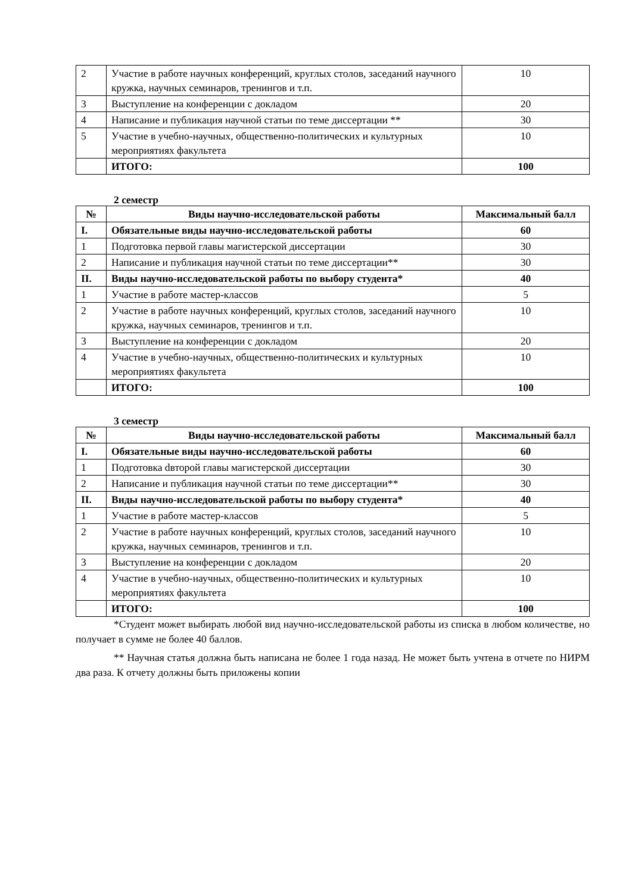| 2 | Участие в работе научных конференций, круглых столов, заседаний научного кружка, научных семинаров, тренингов и т.п. | 10 |
| 3 | Выступление на конференции с докладом | 20 |
| 4 | Написание и публикация научной статьи по теме диссертации ** | 30 |
| 5 | Участие в учебно-научных, общественно-политических и культурных мероприятиях факультета | 10 |
| | ИТОГО: | 100 |
2 семестр
| № | Виды научно-исследовательской работы | Максимальный балл |
| --- | --- | --- |
| I. | Обязательные виды научно-исследовательской работы | 60 |
| 1 | Подготовка первой главы магистерской диссертации | 30 |
| 2 | Написание и публикация научной статьи по теме диссертации** | 30 |
| II. | Виды научно-исследовательской работы по выбору студента* | 40 |
| 1 | Участие в работе мастер-классов | 5 |
| 2 | Участие в работе научных конференций, круглых столов, заседаний научного кружка, научных семинаров, тренингов и т.п. | 10 |
| 3 | Выступление на конференции с докладом | 20 |
| 4 | Участие в учебно-научных, общественно-политических и культурных мероприятиях факультета | 10 |
| | ИТОГО: | 100 |
3 семестр
| № | Виды научно-исследовательской работы | Максимальный балл |
| --- | --- | --- |
| I. | Обязательные виды научно-исследовательской работы | 60 |
| 1 | Подготовка dвторой главы магистерской диссертации | 30 |
| 2 | Написание и публикация научной статьи по теме диссертации** | 30 |
| II. | Виды научно-исследовательской работы по выбору студента* | 40 |
| 1 | Участие в работе мастер-классов | 5 |
| 2 | Участие в работе научных конференций, круглых столов, заседаний научного кружка, научных семинаров, тренингов и т.п. | 10 |
| 3 | Выступление на конференции с докладом | 20 |
| 4 | Участие в учебно-научных, общественно-политических и культурных мероприятиях факультета | 10 |
| | ИТОГО: | 100 |
*Студент может выбирать любой вид научно-исследовательской работы из списка в любом количестве, но получает в сумме не более 40 баллов.
** Научная статья должна быть написана не более 1 года назад. Не может быть учтена в отчете по НИРМ два раза. К отчету должны быть приложены копии